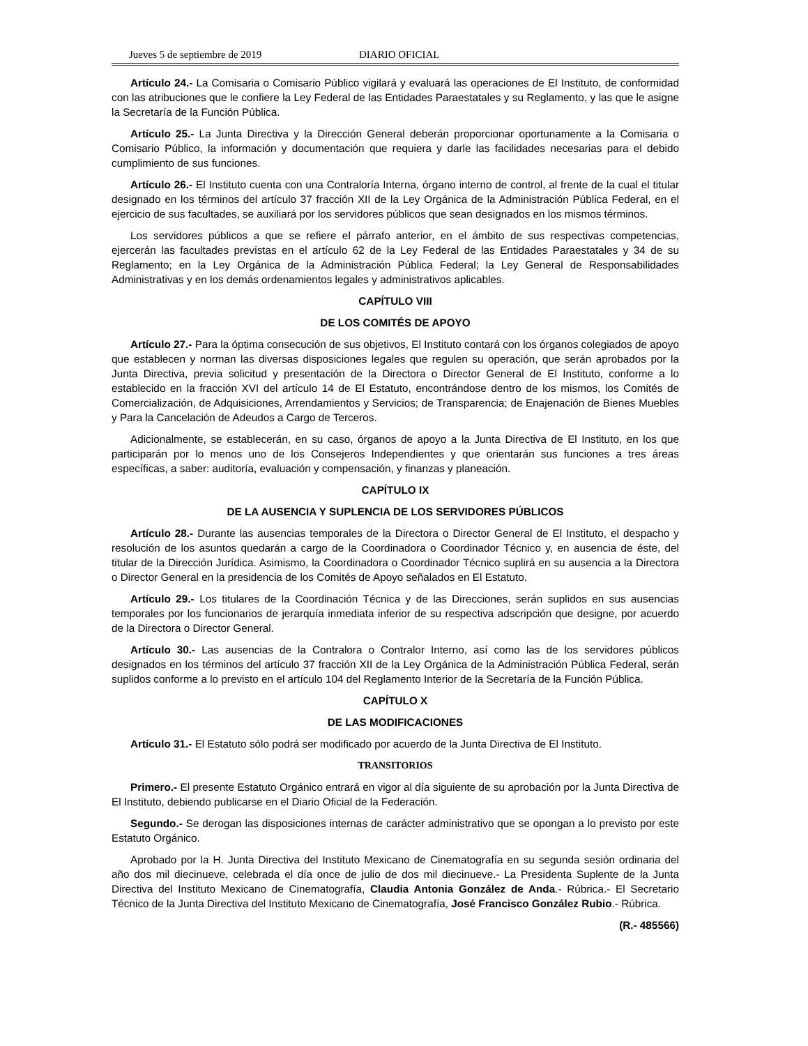Jueves 5 de septiembre de 2019 DIARIO OFICIAL
Artículo 24.- La Comisaria o Comisario Público vigilará y evaluará las operaciones de El Instituto, de conformidad con las atribuciones que le confiere la Ley Federal de las Entidades Paraestatales y su Reglamento, y las que le asigne la Secretaría de la Función Pública.
Artículo 25.- La Junta Directiva y la Dirección General deberán proporcionar oportunamente a la Comisaria o Comisario Público, la información y documentación que requiera y darle las facilidades necesarias para el debido cumplimiento de sus funciones.
Artículo 26.- El Instituto cuenta con una Contraloría Interna, órgano interno de control, al frente de la cual el titular designado en los términos del artículo 37 fracción XII de la Ley Orgánica de la Administración Pública Federal, en el ejercicio de sus facultades, se auxiliará por los servidores públicos que sean designados en los mismos términos.
Los servidores públicos a que se refiere el párrafo anterior, en el ámbito de sus respectivas competencias, ejercerán las facultades previstas en el artículo 62 de la Ley Federal de las Entidades Paraestatales y 34 de su Reglamento; en la Ley Orgánica de la Administración Pública Federal; la Ley General de Responsabilidades Administrativas y en los demás ordenamientos legales y administrativos aplicables.
CAPÍTULO VIII
DE LOS COMITÉS DE APOYO
Artículo 27.- Para la óptima consecución de sus objetivos, El Instituto contará con los órganos colegiados de apoyo que establecen y norman las diversas disposiciones legales que regulen su operación, que serán aprobados por la Junta Directiva, previa solicitud y presentación de la Directora o Director General de El Instituto, conforme a lo establecido en la fracción XVI del artículo 14 de El Estatuto, encontrándose dentro de los mismos, los Comités de Comercialización, de Adquisiciones, Arrendamientos y Servicios; de Transparencia; de Enajenación de Bienes Muebles y Para la Cancelación de Adeudos a Cargo de Terceros.
Adicionalmente, se establecerán, en su caso, órganos de apoyo a la Junta Directiva de El Instituto, en los que participarán por lo menos uno de los Consejeros Independientes y que orientarán sus funciones a tres áreas específicas, a saber: auditoría, evaluación y compensación, y finanzas y planeación.
CAPÍTULO IX
DE LA AUSENCIA Y SUPLENCIA DE LOS SERVIDORES PÚBLICOS
Artículo 28.- Durante las ausencias temporales de la Directora o Director General de El Instituto, el despacho y resolución de los asuntos quedarán a cargo de la Coordinadora o Coordinador Técnico y, en ausencia de éste, del titular de la Dirección Jurídica. Asimismo, la Coordinadora o Coordinador Técnico suplirá en su ausencia a la Directora o Director General en la presidencia de los Comités de Apoyo señalados en El Estatuto.
Artículo 29.- Los titulares de la Coordinación Técnica y de las Direcciones, serán suplidos en sus ausencias temporales por los funcionarios de jerarquía inmediata inferior de su respectiva adscripción que designe, por acuerdo de la Directora o Director General.
Artículo 30.- Las ausencias de la Contralora o Contralor Interno, así como las de los servidores públicos designados en los términos del artículo 37 fracción XII de la Ley Orgánica de la Administración Pública Federal, serán suplidos conforme a lo previsto en el artículo 104 del Reglamento Interior de la Secretaría de la Función Pública.
CAPÍTULO X
DE LAS MODIFICACIONES
Artículo 31.- El Estatuto sólo podrá ser modificado por acuerdo de la Junta Directiva de El Instituto.
TRANSITORIOS
Primero.- El presente Estatuto Orgánico entrará en vigor al día siguiente de su aprobación por la Junta Directiva de El Instituto, debiendo publicarse en el Diario Oficial de la Federación.
Segundo.- Se derogan las disposiciones internas de carácter administrativo que se opongan a lo previsto por este Estatuto Orgánico.
Aprobado por la H. Junta Directiva del Instituto Mexicano de Cinematografía en su segunda sesión ordinaria del año dos mil diecinueve, celebrada el día once de julio de dos mil diecinueve.- La Presidenta Suplente de la Junta Directiva del Instituto Mexicano de Cinematografía, Claudia Antonia González de Anda.- Rúbrica.- El Secretario Técnico de la Junta Directiva del Instituto Mexicano de Cinematografía, José Francisco González Rubio.- Rúbrica.
(R.- 485566)